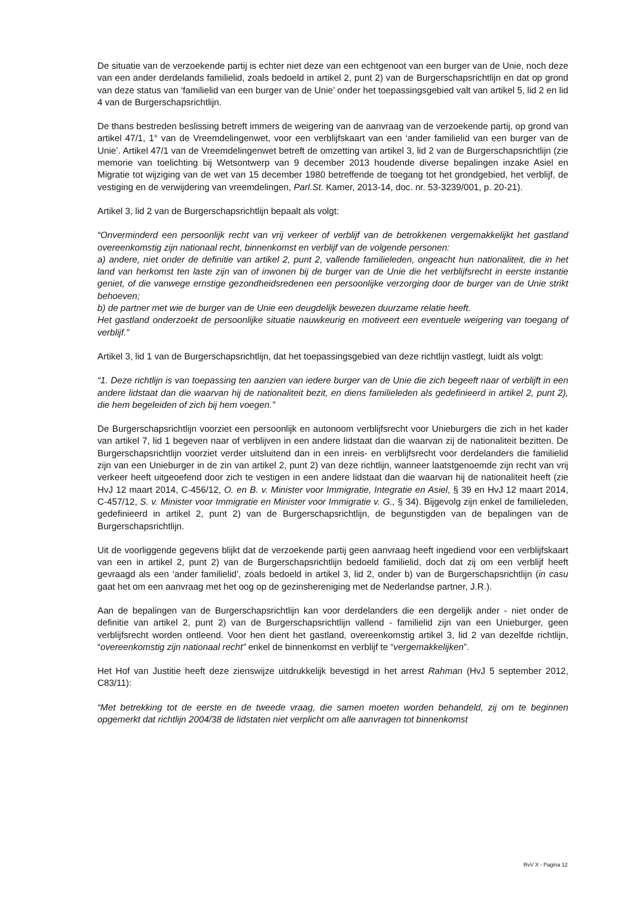De situatie van de verzoekende partij is echter niet deze van een echtgenoot van een burger van de Unie, noch deze van een ander derdelands familielid, zoals bedoeld in artikel 2, punt 2) van de Burgerschapsrichtlijn en dat op grond van deze status van ‘familielid van een burger van de Unie’ onder het toepassingsgebied valt van artikel 5, lid 2 en lid 4 van de Burgerschapsrichtlijn.
De thans bestreden beslissing betreft immers de weigering van de aanvraag van de verzoekende partij, op grond van artikel 47/1, 1° van de Vreemdelingenwet, voor een verblijfskaart van een ‘ander familielid van een burger van de Unie’. Artikel 47/1 van de Vreemdelingenwet betreft de omzetting van artikel 3, lid 2 van de Burgerschapsrichtlijn (zie memorie van toelichting bij Wetsontwerp van 9 december 2013 houdende diverse bepalingen inzake Asiel en Migratie tot wijziging van de wet van 15 december 1980 betreffende de toegang tot het grondgebied, het verblijf, de vestiging en de verwijdering van vreemdelingen, Parl.St. Kamer, 2013-14, doc. nr. 53-3239/001, p. 20-21).
Artikel 3, lid 2 van de Burgerschapsrichtlijn bepaalt als volgt:
“Onverminderd een persoonlijk recht van vrij verkeer of verblijf van de betrokkenen vergemakkelijkt het gastland overeenkomstig zijn nationaal recht, binnenkomst en verblijf van de volgende personen:
a) andere, niet onder de definitie van artikel 2, punt 2, vallende familieleden, ongeacht hun nationaliteit, die in het land van herkomst ten laste zijn van of inwonen bij de burger van de Unie die het verblijfsrecht in eerste instantie geniet, of die vanwege ernstige gezondheidsredenen een persoonlijke verzorging door de burger van de Unie strikt behoeven;
b) de partner met wie de burger van de Unie een deugdelijk bewezen duurzame relatie heeft.
Het gastland onderzoekt de persoonlijke situatie nauwkeurig en motiveert een eventuele weigering van toegang of verblijf.”
Artikel 3, lid 1 van de Burgerschapsrichtlijn, dat het toepassingsgebied van deze richtlijn vastlegt, luidt als volgt:
“1. Deze richtlijn is van toepassing ten aanzien van iedere burger van de Unie die zich begeeft naar of verblijft in een andere lidstaat dan die waarvan hij de nationaliteit bezit, en diens familieleden als gedefinieerd in artikel 2, punt 2), die hem begeleiden of zich bij hem voegen.”
De Burgerschapsrichtlijn voorziet een persoonlijk en autonoom verblijfsrecht voor Unieburgers die zich in het kader van artikel 7, lid 1 begeven naar of verblijven in een andere lidstaat dan die waarvan zij de nationaliteit bezitten. De Burgerschapsrichtlijn voorziet verder uitsluitend dan in een inreis- en verblijfsrecht voor derdelanders die familielid zijn van een Unieburger in de zin van artikel 2, punt 2) van deze richtlijn, wanneer laatstgenoemde zijn recht van vrij verkeer heeft uitgeoefend door zich te vestigen in een andere lidstaat dan die waarvan hij de nationaliteit heeft (zie HvJ 12 maart 2014, C-456/12, O. en B. v. Minister voor Immigratie, Integratie en Asiel, § 39 en HvJ 12 maart 2014, C-457/12, S. v. Minister voor Immigratie en Minister voor Immigratie v. G., § 34). Bijgevolg zijn enkel de familieleden, gedefinieerd in artikel 2, punt 2) van de Burgerschapsrichtlijn, de begunstigden van de bepalingen van de Burgerschapsrichtlijn.
Uit de voorliggende gegevens blijkt dat de verzoekende partij geen aanvraag heeft ingediend voor een verblijfskaart van een in artikel 2, punt 2) van de Burgerschapsrichtlijn bedoeld familielid, doch dat zij om een verblijf heeft gevraagd als een ‘ander familielid’, zoals bedoeld in artikel 3, lid 2, onder b) van de Burgerschapsrichtlijn (in casu gaat het om een aanvraag met het oog op de gezinshereniging met de Nederlandse partner, J.R.).
Aan de bepalingen van de Burgerschapsrichtlijn kan voor derdelanders die een dergelijk ander - niet onder de definitie van artikel 2, punt 2) van de Burgerschapsrichtlijn vallend - familielid zijn van een Unieburger, geen verblijfsrecht worden ontleend. Voor hen dient het gastland, overeenkomstig artikel 3, lid 2 van dezelfde richtlijn, “overeenkomstig zijn nationaal recht” enkel de binnenkomst en verblijf te “vergemakkelijken”.
Het Hof van Justitie heeft deze zienswijze uitdrukkelijk bevestigd in het arrest Rahman (HvJ 5 september 2012, C83/11):
“Met betrekking tot de eerste en de tweede vraag, die samen moeten worden behandeld, zij om te beginnen opgemerkt dat richtlijn 2004/38 de lidstaten niet verplicht om alle aanvragen tot binnenkomst
RvV X - Pagina 12